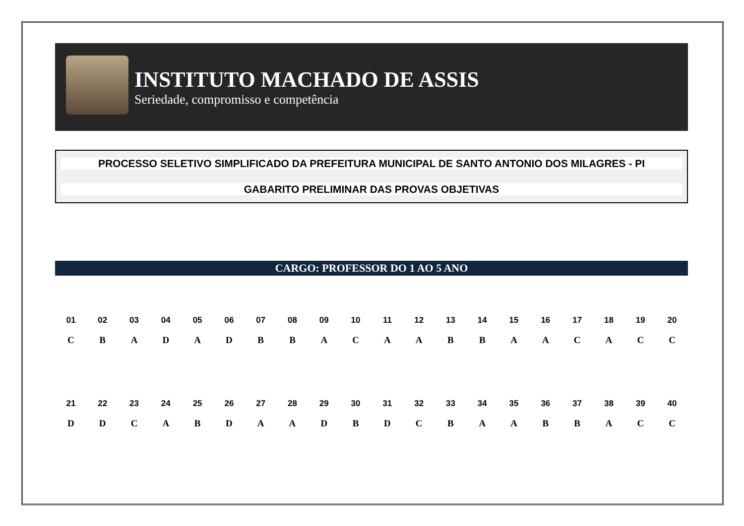INSTITUTO MACHADO DE ASSIS
Seriedade, compromisso e competência
PROCESSO SELETIVO SIMPLIFICADO DA PREFEITURA MUNICIPAL DE SANTO ANTONIO DOS MILAGRES - PI
GABARITO PRELIMINAR DAS PROVAS OBJETIVAS
CARGO: PROFESSOR DO 1 AO 5 ANO
| 01 | 02 | 03 | 04 | 05 | 06 | 07 | 08 | 09 | 10 | 11 | 12 | 13 | 14 | 15 | 16 | 17 | 18 | 19 | 20 |
| C | B | A | D | A | D | B | B | A | C | A | A | B | B | A | A | C | A | C | C |
| 21 | 22 | 23 | 24 | 25 | 26 | 27 | 28 | 29 | 30 | 31 | 32 | 33 | 34 | 35 | 36 | 37 | 38 | 39 | 40 |
| D | D | C | A | B | D | A | A | D | B | D | C | B | A | A | B | B | A | C | C |